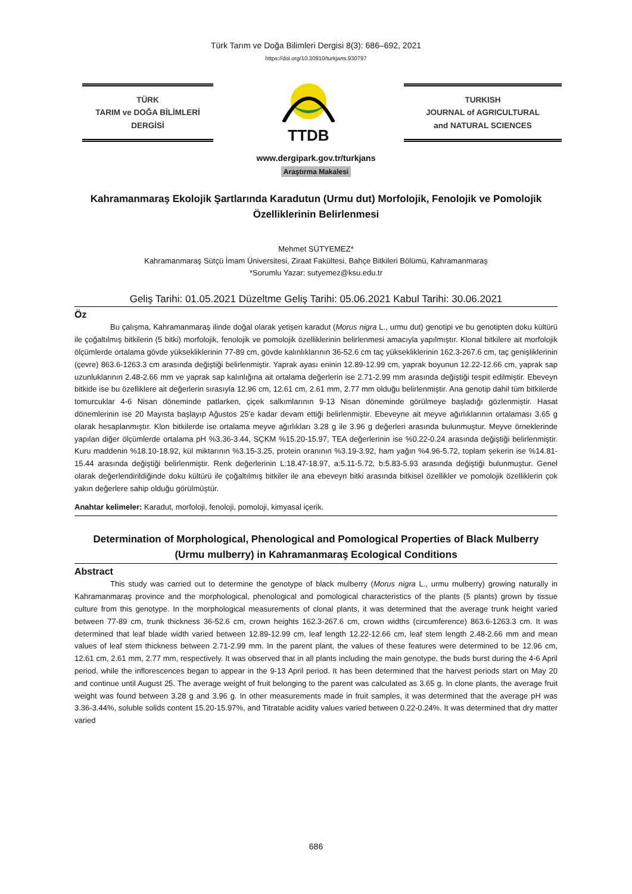Türk Tarım ve Doğa Bilimleri Dergisi 8(3): 686–692, 2021
https://doi.org/10.30910/turkjans.930797
TÜRK
TARIM ve DOĞA BİLİMLERİ
DERGİSİ
TTDB
TURKISH
JOURNAL of AGRICULTURAL
and NATURAL SCIENCES
www.dergipark.gov.tr/turkjans
Araştırma Makalesi
Kahramanmaraş Ekolojik Şartlarında Karadutun (Urmu dut) Morfolojik, Fenolojik ve Pomolojik Özelliklerinin Belirlenmesi
Mehmet SÜTYEMEZ*
Kahramanmaraş Sütçü İmam Üniversitesi, Ziraat Fakültesi, Bahçe Bitkileri Bölümü, Kahramanmaraş
*Sorumlu Yazar: sutyemez@ksu.edu.tr
Geliş Tarihi: 01.05.2021 Düzeltme Geliş Tarihi: 05.06.2021 Kabul Tarihi: 30.06.2021
Öz
Bu çalışma, Kahramanmaraş ilinde doğal olarak yetişen karadut (Morus nigra L., urmu dut) genotipi ve bu genotipten doku kültürü ile çoğaltılmış bitkilerin (5 bitki) morfolojik, fenolojik ve pomolojik özelliklerinin belirlenmesi amacıyla yapılmıştır. Klonal bitkilere ait morfolojik ölçümlerde ortalama gövde yüksekliklerinin 77-89 cm, gövde kalınlıklarının 36-52.6 cm taç yüksekliklerinin 162.3-267.6 cm, taç genişliklerinin (çevre) 863.6-1263.3 cm arasında değiştiği belirlenmiştir. Yaprak ayası eninin 12.89-12.99 cm, yaprak boyunun 12.22-12.66 cm, yaprak sap uzunluklarının 2.48-2.66 mm ve yaprak sap kalınlığına ait ortalama değerlerin ise 2.71-2.99 mm arasında değiştiği tespit edilmiştir. Ebeveyn bitkide ise bu özelliklere ait değerlerin sırasıyla 12.96 cm, 12.61 cm, 2.61 mm, 2.77 mm olduğu belirlenmiştir. Ana genotip dahil tüm bitkilerde tomurcuklar 4-6 Nisan döneminde patlarken, çiçek salkımlarının 9-13 Nisan döneminde görülmeye başladığı gözlenmiştir. Hasat dönemlerinin ise 20 Mayısta başlayıp Ağustos 25’e kadar devam ettiği belirlenmiştir. Ebeveyne ait meyve ağırlıklarının ortalaması 3.65 g olarak hesaplanmıştır. Klon bitkilerde ise ortalama meyve ağırlıkları 3.28 g ile 3.96 g değerleri arasında bulunmuştur. Meyve örneklerinde yapılan diğer ölçümlerde ortalama pH %3.36-3.44, SÇKM %15.20-15.97, TEA değerlerinin ise %0.22-0.24 arasında değiştiği belirlenmiştir. Kuru maddenin %18.10-18.92, kül miktarının %3.15-3.25, protein oranının %3.19-3.92, ham yağın %4.96-5.72, toplam şekerin ise %14.81-15.44 arasında değiştiği belirlenmiştir. Renk değerlerinin L:18.47-18.97, a:5.11-5.72, b:5.83-5.93 arasında değiştiği bulunmuştur. Genel olarak değerlendirildiğinde doku kültürü ile çoğaltılmış bitkiler ile ana ebeveyn bitki arasında bitkisel özellikler ve pomolojik özelliklerin çok yakın değerlere sahip olduğu görülmüştür.
Anahtar kelimeler: Karadut, morfoloji, fenoloji, pomoloji, kimyasal içerik.
Determination of Morphological, Phenological and Pomological Properties of Black Mulberry (Urmu mulberry) in Kahramanmaraş Ecological Conditions
Abstract
This study was carried out to determine the genotype of black mulberry (Morus nigra L., urmu mulberry) growing naturally in Kahramanmaraş province and the morphological, phenological and pomological characteristics of the plants (5 plants) grown by tissue culture from this genotype. In the morphological measurements of clonal plants, it was determined that the average trunk height varied between 77-89 cm, trunk thickness 36-52.6 cm, crown heights 162.3-267.6 cm, crown widths (circumference) 863.6-1263.3 cm. It was determined that leaf blade width varied between 12.89-12.99 cm, leaf length 12.22-12.66 cm, leaf stem length 2.48-2.66 mm and mean values of leaf stem thickness between 2.71-2.99 mm. In the parent plant, the values of these features were determined to be 12.96 cm, 12.61 cm, 2.61 mm, 2.77 mm, respectively. It was observed that in all plants including the main genotype, the buds burst during the 4-6 April period, while the inflorescences began to appear in the 9-13 April period. It has been determined that the harvest periods start on May 20 and continue until August 25. The average weight of fruit belonging to the parent was calculated as 3.65 g. In clone plants, the average fruit weight was found between 3.28 g and 3.96 g. In other measurements made in fruit samples, it was determined that the average pH was 3.36-3.44%, soluble solids content 15.20-15.97%, and Titratable acidity values varied between 0.22-0.24%. It was determined that dry matter varied
686